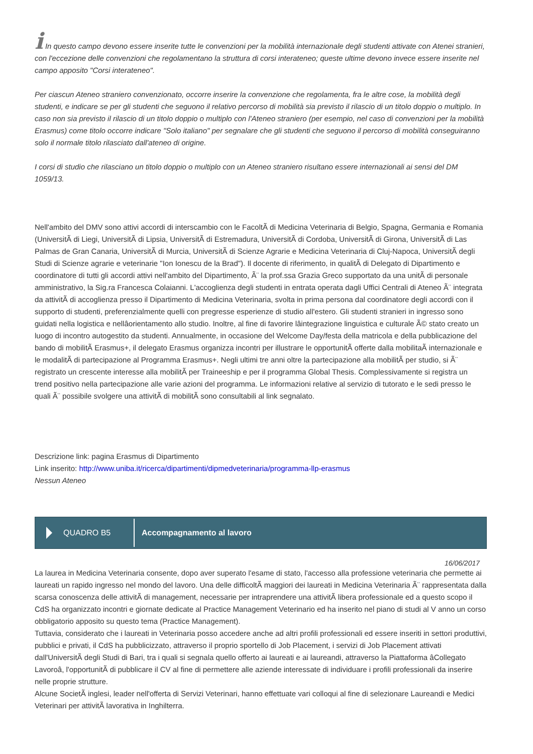i In questo campo devono essere inserite tutte le convenzioni per la mobilità internazionale degli studenti attivate con Atenei stranieri, con l'eccezione delle convenzioni che regolamentano la struttura di corsi interateneo; queste ultime devono invece essere inserite nel campo apposito "Corsi interateneo".
Per ciascun Ateneo straniero convenzionato, occorre inserire la convenzione che regolamenta, fra le altre cose, la mobilità degli studenti, e indicare se per gli studenti che seguono il relativo percorso di mobilità sia previsto il rilascio di un titolo doppio o multiplo. In caso non sia previsto il rilascio di un titolo doppio o multiplo con l'Ateneo straniero (per esempio, nel caso di convenzioni per la mobilità Erasmus) come titolo occorre indicare "Solo italiano" per segnalare che gli studenti che seguono il percorso di mobilità conseguiranno solo il normale titolo rilasciato dall'ateneo di origine.
I corsi di studio che rilasciano un titolo doppio o multiplo con un Ateneo straniero risultano essere internazionali ai sensi del DM 1059/13.
Nell'ambito del DMV sono attivi accordi di interscambio con le FacoltÃ di Medicina Veterinaria di Belgio, Spagna, Germania e Romania (UniversitÃ di Liegi, UniversitÃ di Lipsia, UniversitÃ di Estremadura, UniversitÃ di Cordoba, UniversitÃ di Girona, UniversitÃ di Las Palmas de Gran Canaria, UniversitÃ di Murcia, UniversitÃ di Scienze Agrarie e Medicina Veterinaria di Cluj-Napoca, UniversitÃ degli Studi di Scienze agrarie e veterinarie "Ion Ionescu de la Brad"). Il docente di riferimento, in qualitÃ di Delegato di Dipartimento e coordinatore di tutti gli accordi attivi nell'ambito del Dipartimento, Ã¨ la prof.ssa Grazia Greco supportato da una unitÃ di personale amministrativo, la Sig.ra Francesca Colaianni. L'accoglienza degli studenti in entrata operata dagli Uffici Centrali di Ateneo Ã¨ integrata da attivitÃ di accoglienza presso il Dipartimento di Medicina Veterinaria, svolta in prima persona dal coordinatore degli accordi con il supporto di studenti, preferenzialmente quelli con pregresse esperienze di studio all'estero. Gli studenti stranieri in ingresso sono guidati nella logistica e nellâorientamento allo studio. Inoltre, al fine di favorire lâintegrazione linguistica e culturale Ã© stato creato un luogo di incontro autogestito da studenti. Annualmente, in occasione del Welcome Day/festa della matricola e della pubblicazione del bando di mobilitÃ Erasmus+, il delegato Erasmus organizza incontri per illustrare le opportunitÃ offerte dalla mobilitaÃ internazionale e le modalitÃ di partecipazione al Programma Erasmus+. Negli ultimi tre anni oltre la partecipazione alla mobilitÃ per studio, si Ã¨ registrato un crescente interesse alla mobilitÃ per Traineeship e per il programma Global Thesis. Complessivamente si registra un trend positivo nella partecipazione alle varie azioni del programma. Le informazioni relative al servizio di tutorato e le sedi presso le quali Ã¨ possibile svolgere una attivitÃ di mobilitÃ sono consultabili al link segnalato.
Descrizione link: pagina Erasmus di Dipartimento
Link inserito: http://www.uniba.it/ricerca/dipartimenti/dipmedveterinaria/programma-llp-erasmus
Nessun Ateneo
QUADRO B5
Accompagnamento al lavoro
16/06/2017
La laurea in Medicina Veterinaria consente, dopo aver superato l'esame di stato, l'accesso alla professione veterinaria che permette ai laureati un rapido ingresso nel mondo del lavoro. Una delle difficoltÃ maggiori dei laureati in Medicina Veterinaria Ã¨ rappresentata dalla scarsa conoscenza delle attivitÃ di management, necessarie per intraprendere una attivitÃ libera professionale ed a questo scopo il CdS ha organizzato incontri e giornate dedicate al Practice Management Veterinario ed ha inserito nel piano di studi al V anno un corso obbligatorio apposito su questo tema (Practice Management).
Tuttavia, considerato che i laureati in Veterinaria posso accedere anche ad altri profili professionali ed essere inseriti in settori produttivi, pubblici e privati, il CdS ha pubblicizzato, attraverso il proprio sportello di Job Placement, i servizi di Job Placement attivati dall'UniversitÃ degli Studi di Bari, tra i quali si segnala quello offerto ai laureati e ai laureandi, attraverso la Piattaforma âCollegato Lavoroâ, l'opportunitÃ di pubblicare il CV al fine di permettere alle aziende interessate di individuare i profili professionali da inserire nelle proprie strutture.
Alcune SocietÃ inglesi, leader nell'offerta di Servizi Veterinari, hanno effettuate vari colloqui al fine di selezionare Laureandi e Medici Veterinari per attivitÃ lavorativa in Inghilterra.